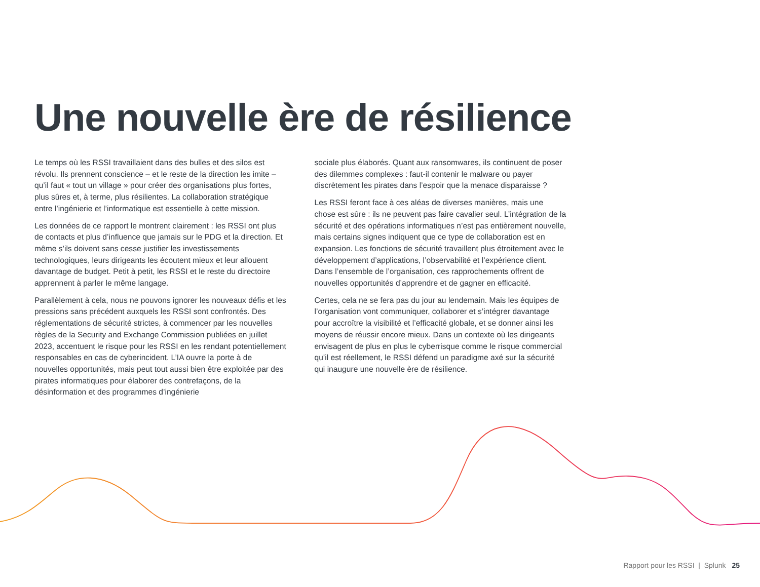Une nouvelle ère de résilience
Le temps où les RSSI travaillaient dans des bulles et des silos est révolu. Ils prennent conscience – et le reste de la direction les imite – qu’il faut « tout un village » pour créer des organisations plus fortes, plus sûres et, à terme, plus résilientes. La collaboration stratégique entre l’ingénierie et l’informatique est essentielle à cette mission.
Les données de ce rapport le montrent clairement : les RSSI ont plus de contacts et plus d’influence que jamais sur le PDG et la direction. Et même s’ils doivent sans cesse justifier les investissements technologiques, leurs dirigeants les écoutent mieux et leur allouent davantage de budget. Petit à petit, les RSSI et le reste du directoire apprennent à parler le même langage.
Parallèlement à cela, nous ne pouvons ignorer les nouveaux défis et les pressions sans précédent auxquels les RSSI sont confrontés. Des réglementations de sécurité strictes, à commencer par les nouvelles règles de la Security and Exchange Commission publiées en juillet 2023, accentuent le risque pour les RSSI en les rendant potentiellement responsables en cas de cyberincident. L’IA ouvre la porte à de nouvelles opportunités, mais peut tout aussi bien être exploitée par des pirates informatiques pour élaborer des contrefaçons, de la désinformation et des programmes d’ingénierie
sociale plus élaborés. Quant aux ransomwares, ils continuent de poser des dilemmes complexes : faut-il contenir le malware ou payer discrètement les pirates dans l’espoir que la menace disparaisse ?
Les RSSI feront face à ces aléas de diverses manières, mais une chose est sûre : ils ne peuvent pas faire cavalier seul. L’intégration de la sécurité et des opérations informatiques n’est pas entièrement nouvelle, mais certains signes indiquent que ce type de collaboration est en expansion. Les fonctions de sécurité travaillent plus étroitement avec le développement d’applications, l’observabilité et l’expérience client. Dans l’ensemble de l’organisation, ces rapprochements offrent de nouvelles opportunités d’apprendre et de gagner en efficacité.
Certes, cela ne se fera pas du jour au lendemain. Mais les équipes de l’organisation vont communiquer, collaborer et s’intégrer davantage pour accroître la visibilité et l’efficacité globale, et se donner ainsi les moyens de réussir encore mieux. Dans un contexte où les dirigeants envisagent de plus en plus le cyberrisque comme le risque commercial qu’il est réellement, le RSSI défend un paradigme axé sur la sécurité qui inaugure une nouvelle ère de résilience.
Rapport pour les RSSI | Splunk 25